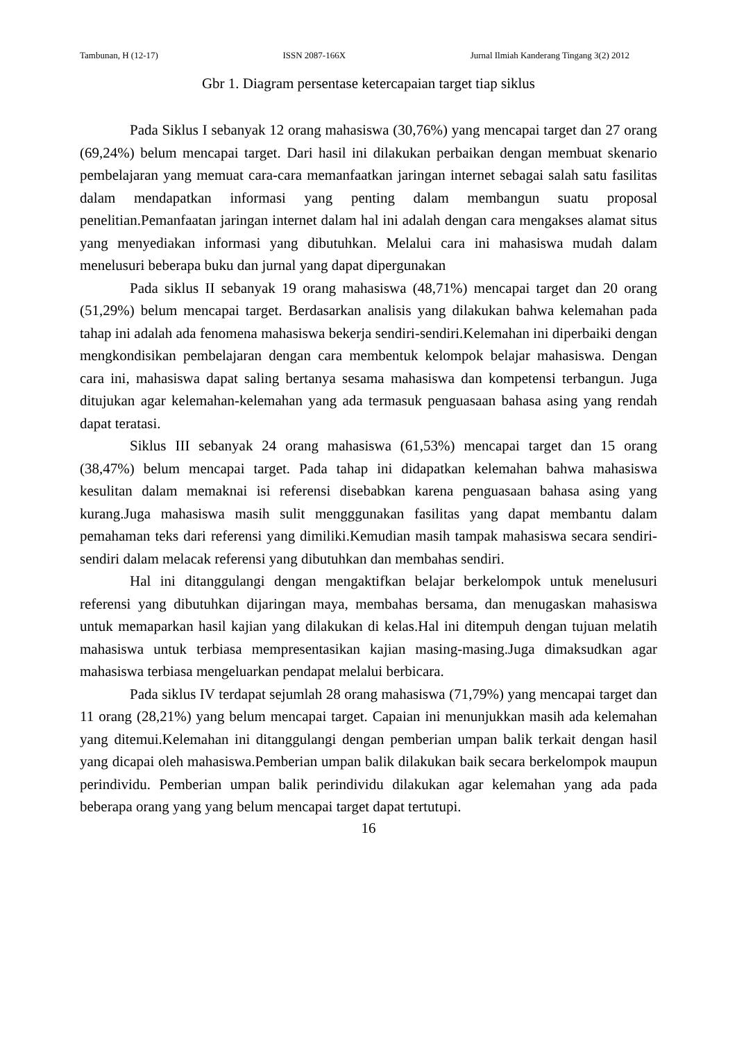Tambunan, H (12-17) ISSN 2087-166X Jurnal Ilmiah Kanderang Tingang 3(2) 2012
Gbr 1. Diagram persentase ketercapaian target tiap siklus
Pada Siklus I sebanyak 12 orang mahasiswa (30,76%) yang mencapai target dan 27 orang (69,24%) belum mencapai target. Dari hasil ini dilakukan perbaikan dengan membuat skenario pembelajaran yang memuat cara-cara memanfaatkan jaringan internet sebagai salah satu fasilitas dalam mendapatkan informasi yang penting dalam membangun suatu proposal penelitian.Pemanfaatan jaringan internet dalam hal ini adalah dengan cara mengakses alamat situs yang menyediakan informasi yang dibutuhkan. Melalui cara ini mahasiswa mudah dalam menelusuri beberapa buku dan jurnal yang dapat dipergunakan
Pada siklus II sebanyak 19 orang mahasiswa (48,71%) mencapai target dan 20 orang (51,29%) belum mencapai target. Berdasarkan analisis yang dilakukan bahwa kelemahan pada tahap ini adalah ada fenomena mahasiswa bekerja sendiri-sendiri.Kelemahan ini diperbaiki dengan mengkondisikan pembelajaran dengan cara membentuk kelompok belajar mahasiswa. Dengan cara ini, mahasiswa dapat saling bertanya sesama mahasiswa dan kompetensi terbangun. Juga ditujukan agar kelemahan-kelemahan yang ada termasuk penguasaan bahasa asing yang rendah dapat teratasi.
Siklus III sebanyak 24 orang mahasiswa (61,53%) mencapai target dan 15 orang (38,47%) belum mencapai target. Pada tahap ini didapatkan kelemahan bahwa mahasiswa kesulitan dalam memaknai isi referensi disebabkan karena penguasaan bahasa asing yang kurang.Juga mahasiswa masih sulit mengggunakan fasilitas yang dapat membantu dalam pemahaman teks dari referensi yang dimiliki.Kemudian masih tampak mahasiswa secara sendiri-sendiri dalam melacak referensi yang dibutuhkan dan membahas sendiri.
Hal ini ditanggulangi dengan mengaktifkan belajar berkelompok untuk menelusuri referensi yang dibutuhkan dijaringan maya, membahas bersama, dan menugaskan mahasiswa untuk memaparkan hasil kajian yang dilakukan di kelas.Hal ini ditempuh dengan tujuan melatih mahasiswa untuk terbiasa mempresentasikan kajian masing-masing.Juga dimaksudkan agar mahasiswa terbiasa mengeluarkan pendapat melalui berbicara.
Pada siklus IV terdapat sejumlah 28 orang mahasiswa (71,79%) yang mencapai target dan 11 orang (28,21%) yang belum mencapai target. Capaian ini menunjukkan masih ada kelemahan yang ditemui.Kelemahan ini ditanggulangi dengan pemberian umpan balik terkait dengan hasil yang dicapai oleh mahasiswa.Pemberian umpan balik dilakukan baik secara berkelompok maupun perindividu. Pemberian umpan balik perindividu dilakukan agar kelemahan yang ada pada beberapa orang yang yang belum mencapai target dapat tertutupi.
16